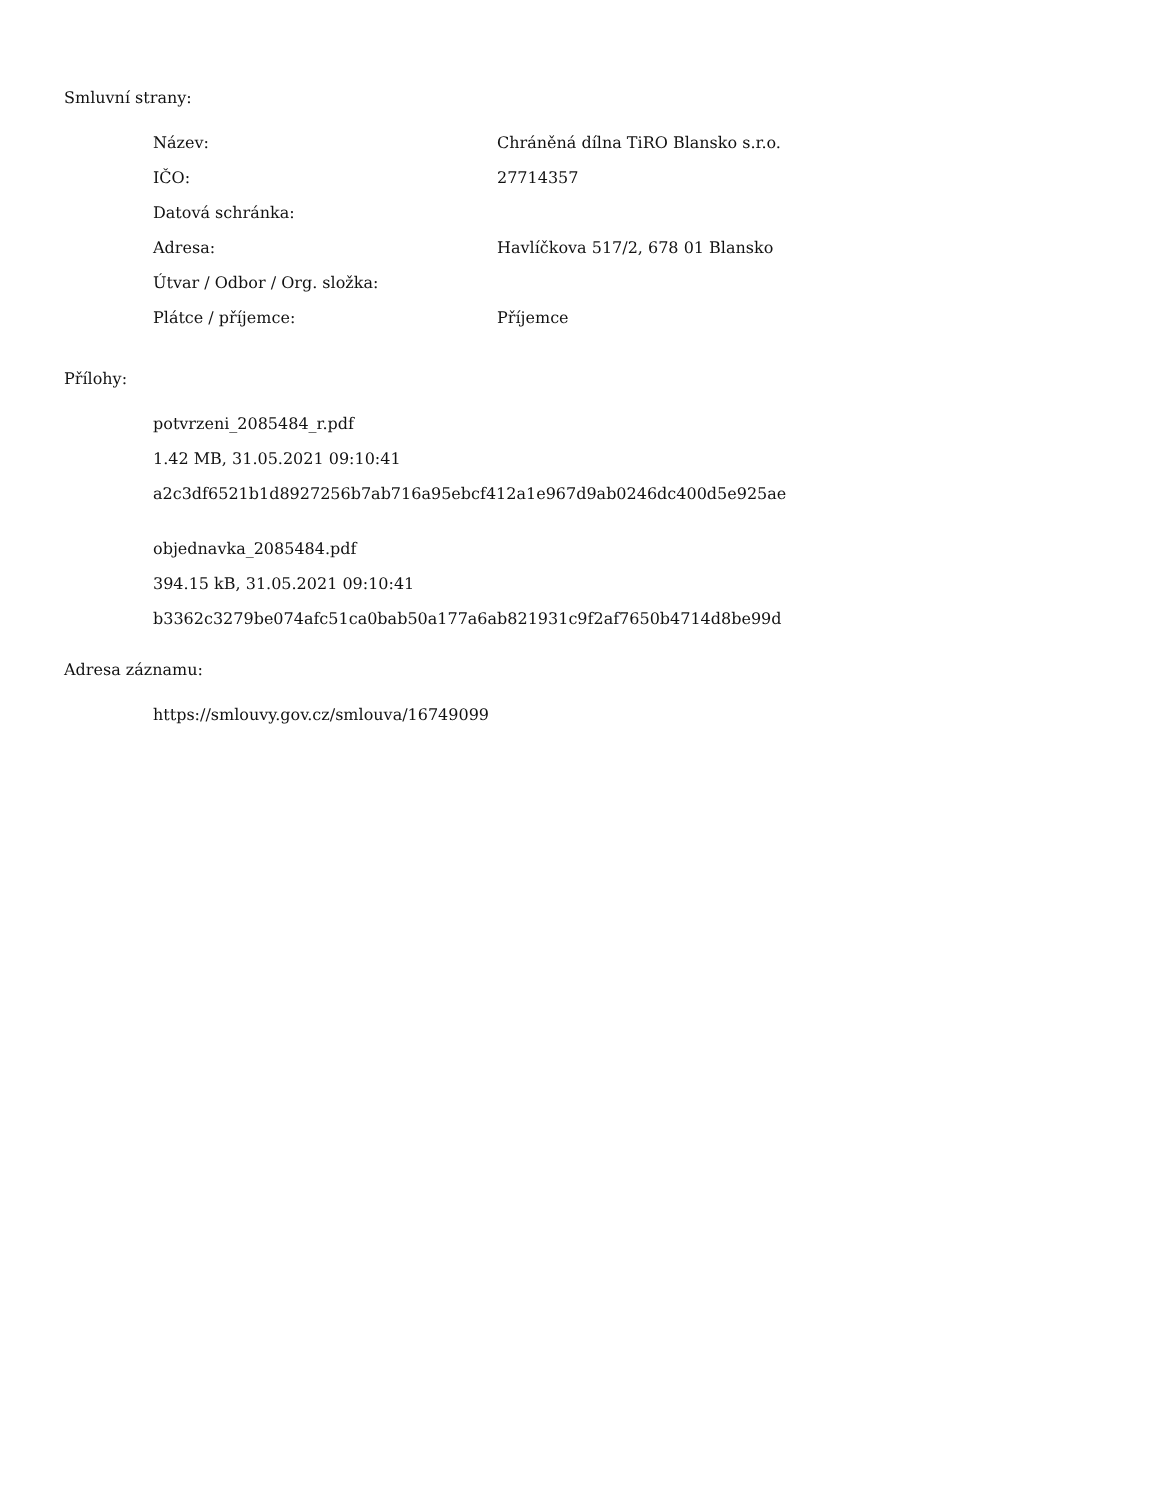Smluvní strany:
| Název: | Chráněná dílna TiRO Blansko s.r.o. |
| IČO: | 27714357 |
| Datová schránka: | |
| Adresa: | Havlíčkova 517/2, 678 01 Blansko |
| Útvar / Odbor / Org. složka: | |
| Plátce / příjemce: | Příjemce |
Přílohy:
potvrzeni_2085484_r.pdf
1.42 MB, 31.05.2021 09:10:41
a2c3df6521b1d8927256b7ab716a95ebcf412a1e967d9ab0246dc400d5e925ae
objednavka_2085484.pdf
394.15 kB, 31.05.2021 09:10:41
b3362c3279be074afc51ca0bab50a177a6ab821931c9f2af7650b4714d8be99d
Adresa záznamu:
https://smlouvy.gov.cz/smlouva/16749099